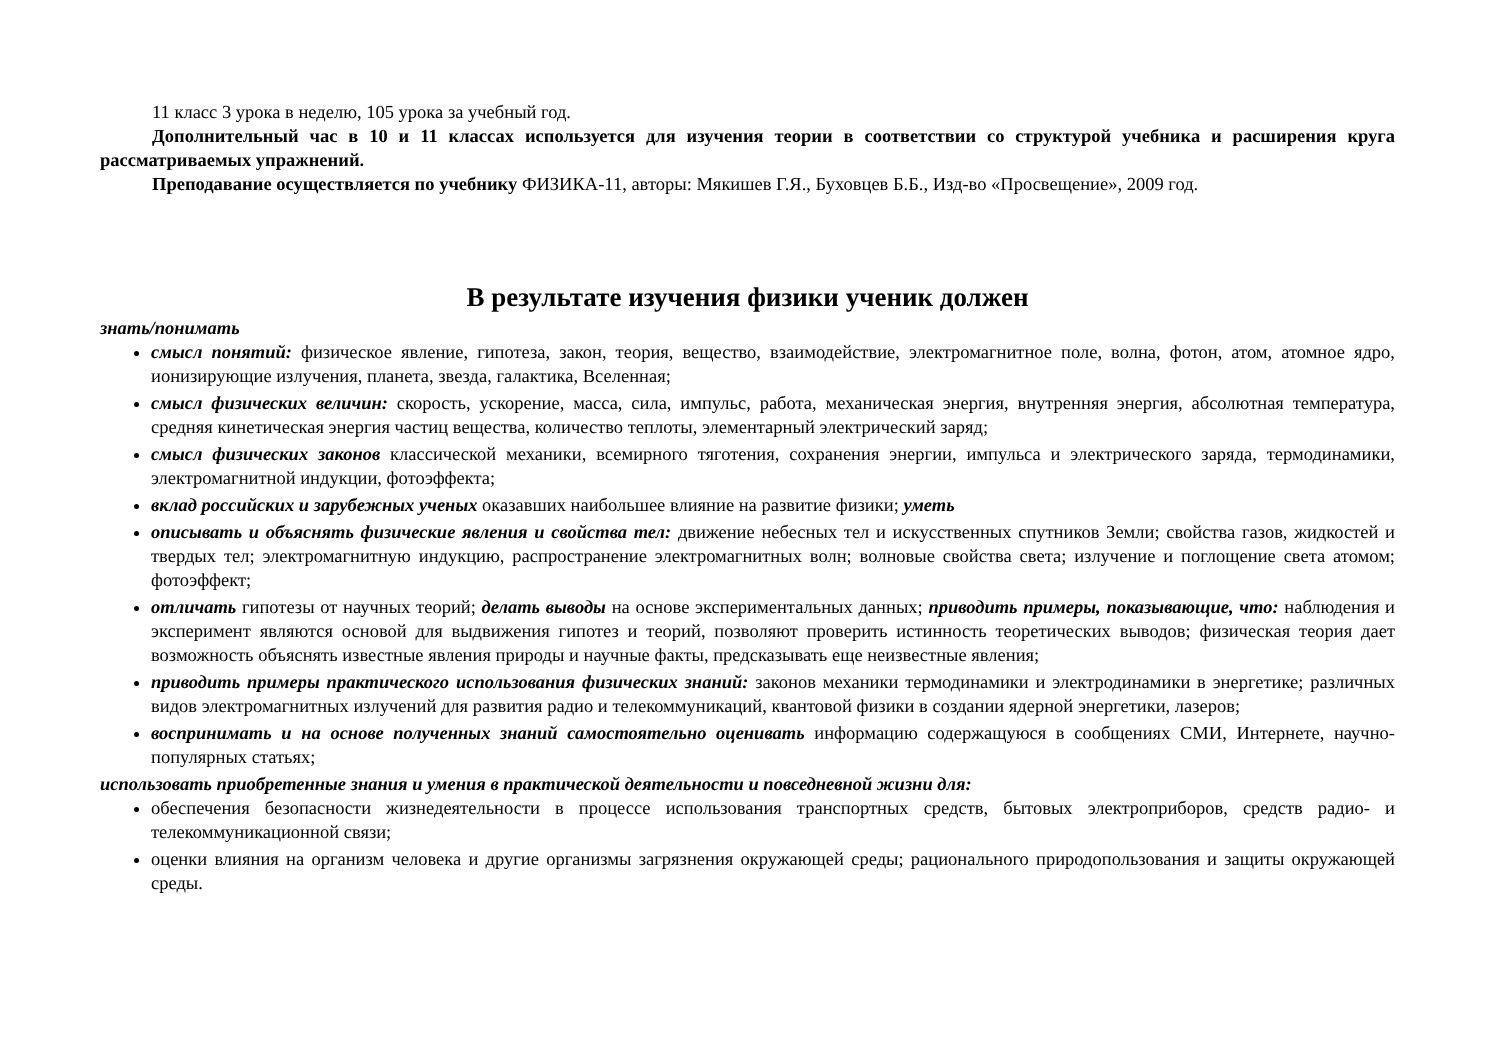11 класс 3 урока в неделю, 105 урока за учебный год.
Дополнительный час в 10 и 11 классах используется для изучения теории в соответствии со структурой учебника и расширения круга рассматриваемых упражнений.
Преподавание осуществляется по учебнику ФИЗИКА-11, авторы: Мякишев Г.Я., Буховцев Б.Б., Изд-во «Просвещение», 2009 год.
В результате изучения физики ученик должен
знать/понимать
смысл понятий: физическое явление, гипотеза, закон, теория, вещество, взаимодействие, электромагнитное поле, волна, фотон, атом, атомное ядро, ионизирующие излучения, планета, звезда, галактика, Вселенная;
смысл физических величин: скорость, ускорение, масса, сила, импульс, работа, механическая энергия, внутренняя энергия, абсолютная температура, средняя кинетическая энергия частиц вещества, количество теплоты, элементарный электрический заряд;
смысл физических законов классической механики, всемирного тяготения, сохранения энергии, импульса и электрического заряда, термодинамики, электромагнитной индукции, фотоэффекта;
вклад российских и зарубежных ученых оказавших наибольшее влияние на развитие физики; уметь
описывать и объяснять физические явления и свойства тел: движение небесных тел и искусственных спутников Земли; свойства газов, жидкостей и твердых тел; электромагнитную индукцию, распространение электромагнитных волн; волновые свойства света; излучение и поглощение света атомом; фотоэффект;
отличать гипотезы от научных теорий; делать выводы на основе экспериментальных данных; приводить примеры, показывающие, что: наблюдения и эксперимент являются основой для выдвижения гипотез и теорий, позволяют проверить истинность теоретических выводов; физическая теория дает возможность объяснять известные явления природы и научные факты, предсказывать еще неизвестные явления;
приводить примеры практического использования физических знаний: законов механики термодинамики и электродинамики в энергетике; различных видов электромагнитных излучений для развития радио и телекоммуникаций, квантовой физики в создании ядерной энергетики, лазеров;
воспринимать и на основе полученных знаний самостоятельно оценивать информацию содержащуюся в сообщениях СМИ, Интернете, научно-популярных статьях;
использовать приобретенные знания и умения в практической деятельности и повседневной жизни для:
обеспечения безопасности жизнедеятельности в процессе использования транспортных средств, бытовых электроприборов, средств радио- и телекоммуникационной связи;
оценки влияния на организм человека и другие организмы загрязнения окружающей среды; рационального природопользования и защиты окружающей среды.